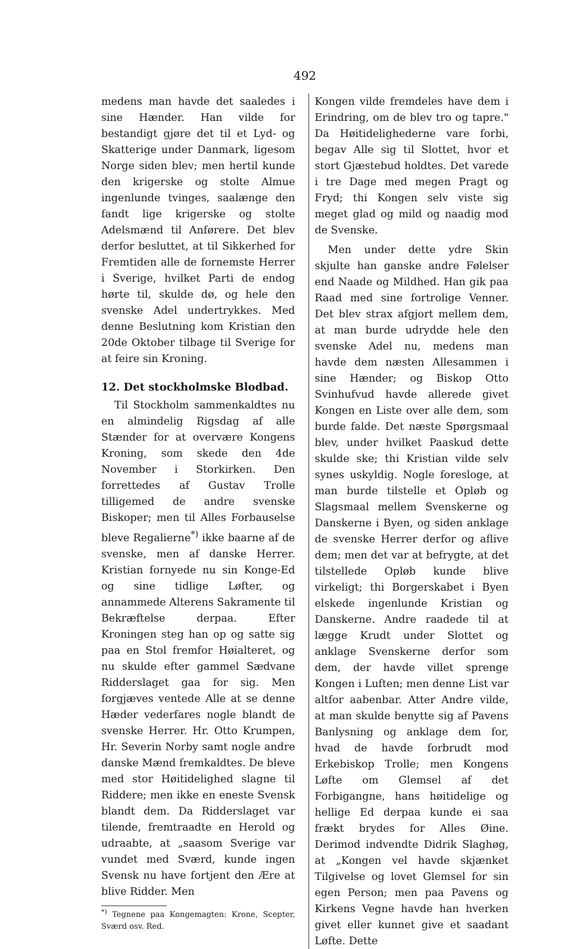492
medens man havde det saaledes i sine Hænder. Han vilde for bestandigt gjøre det til et Lyd- og Skatterige under Danmark, ligesom Norge siden blev; men hertil kunde den krigerske og stolte Almue ingenlunde tvinges, saalænge den fandt lige krigerske og stolte Adelsmænd til Anførere. Det blev derfor besluttet, at til Sikkerhed for Fremtiden alle de fornemste Herrer i Sverige, hvilket Parti de endog hørte til, skulde dø, og hele den svenske Adel undertrykkes. Med denne Beslutning kom Kristian den 20de Oktober tilbage til Sverige for at feire sin Kroning.
12. Det stockholmske Blodbad.
Til Stockholm sammenkaldtes nu en almindelig Rigsdag af alle Stænder for at overvære Kongens Kroning, som skede den 4de November i Storkirken. Den forrettedes af Gustav Trolle tilligemed de andre svenske Biskoper; men til Alles Forbauselse bleve Regalierne<sup>*)</sup> ikke baarne af de svenske, men af danske Herrer. Kristian fornyede nu sin Konge-Ed og sine tidlige Løfter, og annammede Alterens Sakramente til Bekræftelse derpaa. Efter Kroningen steg han op og satte sig paa en Stol fremfor Høialteret, og nu skulde efter gammel Sædvane Ridderslaget gaa for sig. Men forgjæves ventede Alle at se denne Hæder vederfares nogle blandt de svenske Herrer. Hr. Otto Krumpen, Hr. Severin Norby samt nogle andre danske Mænd fremkaldtes. De bleve med stor Høitidelighed slagne til Riddere; men ikke en eneste Svensk blandt dem. Da Ridderslaget var tilende, fremtraadte en Herold og udraabte, at „saasom Sverige var vundet med Sværd, kunde ingen Svensk nu have fortjent den Ære at blive Ridder. Men
<sup>*)</sup> Tegnene paa Kongemagten: Krone, Scepter, Sværd osv. Red.
Kongen vilde fremdeles have dem i Erindring, om de blev tro og tapre." Da Høitidelighederne vare forbi, begav Alle sig til Slottet, hvor et stort Gjæstebud holdtes. Det varede i tre Dage med megen Pragt og Fryd; thi Kongen selv viste sig meget glad og mild og naadig mod de Svenske.
Men under dette ydre Skin skjulte han ganske andre Følelser end Naade og Mildhed. Han gik paa Raad med sine fortrolige Venner. Det blev strax afgjort mellem dem, at man burde udrydde hele den svenske Adel nu, medens man havde dem næsten Allesammen i sine Hænder; og Biskop Otto Svinhufvud havde allerede givet Kongen en Liste over alle dem, som burde falde. Det næste Spørgsmaal blev, under hvilket Paaskud dette skulde ske; thi Kristian vilde selv synes uskyldig. Nogle foresloge, at man burde tilstelle et Opløb og Slagsmaal mellem Svenskerne og Danskerne i Byen, og siden anklage de svenske Herrer derfor og aflive dem; men det var at befrygte, at det tilstellede Opløb kunde blive virkeligt; thi Borgerskabet i Byen elskede ingenlunde Kristian og Danskerne. Andre raadede til at lægge Krudt under Slottet og anklage Svenskerne derfor som dem, der havde villet sprenge Kongen i Luften; men denne List var altfor aabenbar. Atter Andre vilde, at man skulde benytte sig af Pavens Banlysning og anklage dem for, hvad de havde forbrudt mod Erkebiskop Trolle; men Kongens Løfte om Glemsel af det Forbigangne, hans høitidelige og hellige Ed derpaa kunde ei saa frækt brydes for Alles Øine. Derimod indvendte Didrik Slaghøg, at „Kongen vel havde skjænket Tilgivelse og lovet Glemsel for sin egen Person; men paa Pavens og Kirkens Vegne havde han hverken givet eller kunnet give et saadant Løfte. Dette